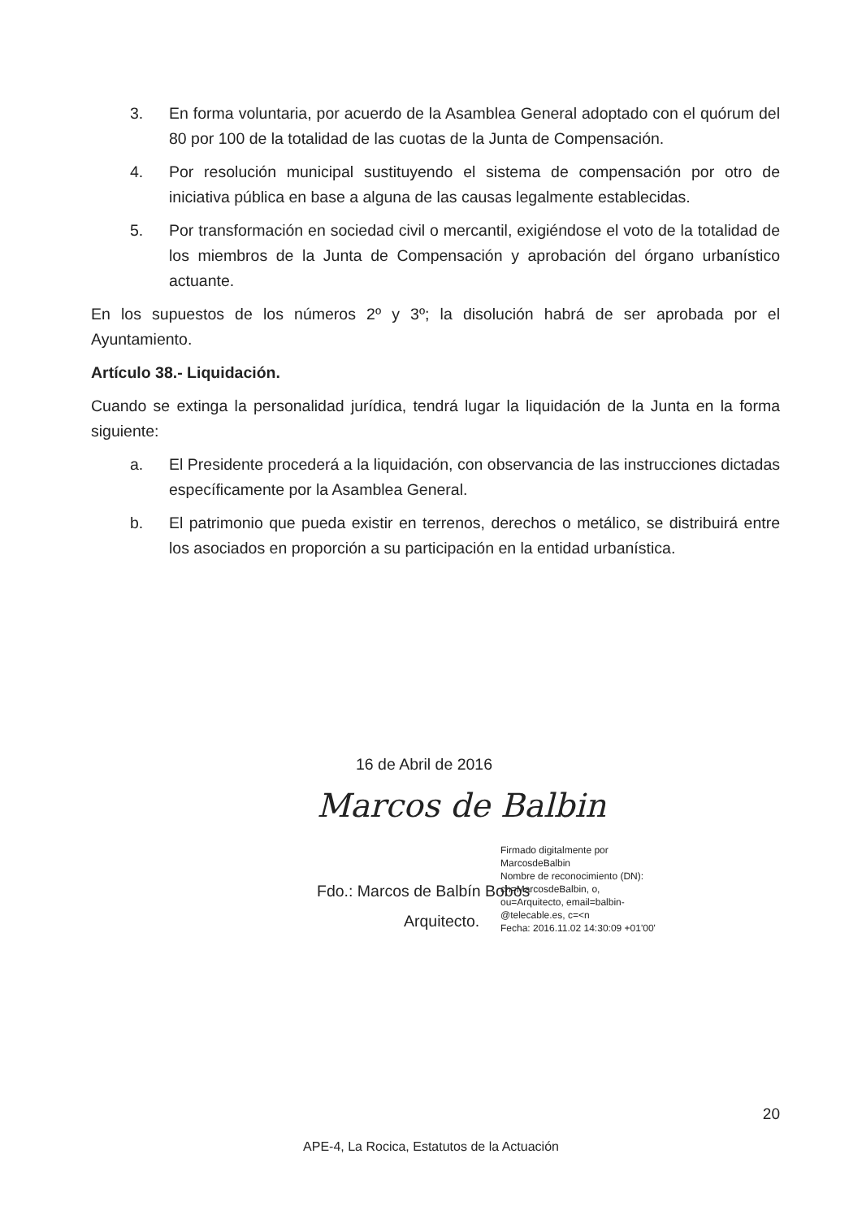3. En forma voluntaria, por acuerdo de la Asamblea General adoptado con el quórum del 80 por 100 de la totalidad de las cuotas de la Junta de Compensación.
4. Por resolución municipal sustituyendo el sistema de compensación por otro de iniciativa pública en base a alguna de las causas legalmente establecidas.
5. Por transformación en sociedad civil o mercantil, exigiéndose el voto de la totalidad de los miembros de la Junta de Compensación y aprobación del órgano urbanístico actuante.
En los supuestos de los números 2º y 3º; la disolución habrá de ser aprobada por el Ayuntamiento.
Artículo 38.- Liquidación.
Cuando se extinga la personalidad jurídica, tendrá lugar la liquidación de la Junta en la forma siguiente:
a. El Presidente procederá a la liquidación, con observancia de las instrucciones dictadas específicamente por la Asamblea General.
b. El patrimonio que pueda existir en terrenos, derechos o metálico, se distribuirá entre los asociados en proporción a su participación en la entidad urbanística.
16 de Abril de 2016
Marcos de Balbin
Fdo.: Marcos de Balbín Bobos
Arquitecto.
Firmado digitalmente por
MarcosdeBalbin
Nombre de reconocimiento (DN):
cn=MarcosdeBalbin, o,
ou=Arquitecto, email=balbin-
@telecable.es, c=<n
Fecha: 2016.11.02 14:30:09 +01'00'
20
APE-4, La Rocica, Estatutos de la Actuación